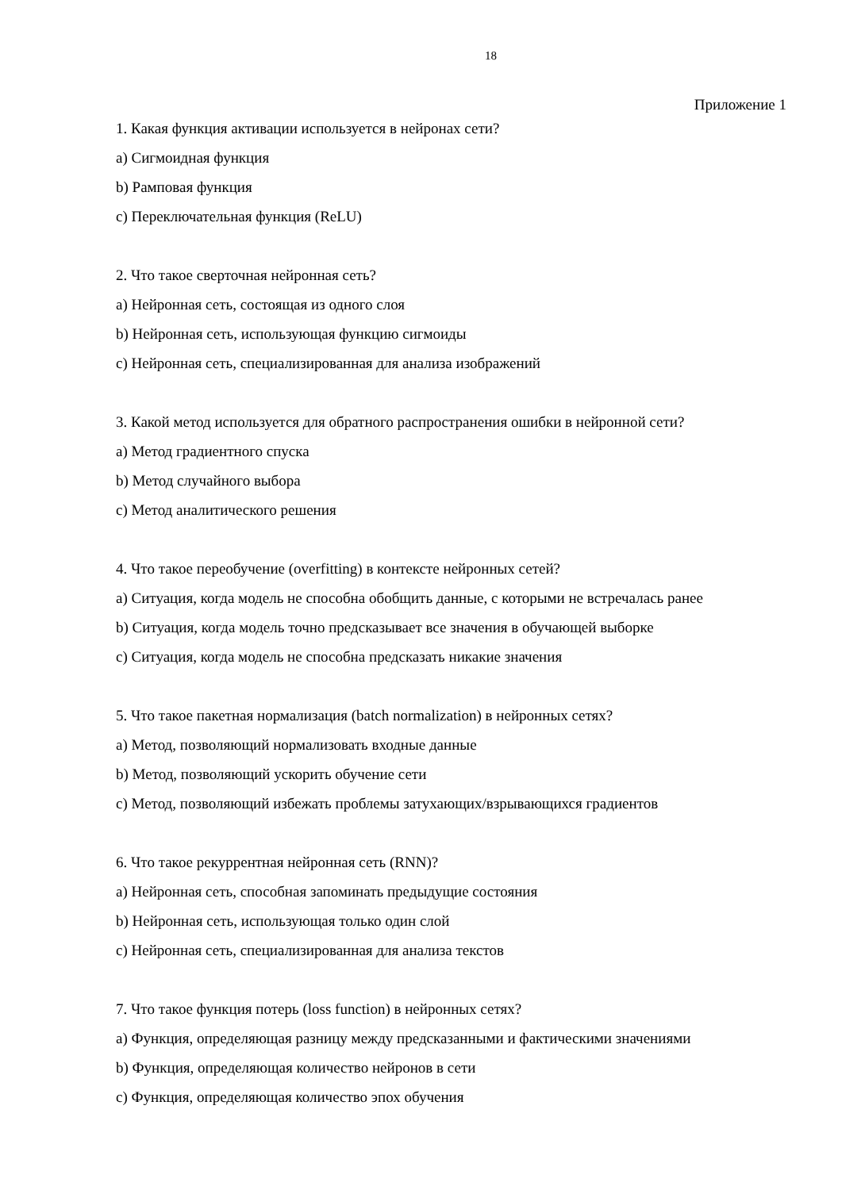18
Приложение 1
1. Какая функция активации используется в нейронах сети?
a) Сигмоидная функция
b) Рамповая функция
c) Переключательная функция (ReLU)
2. Что такое сверточная нейронная сеть?
a) Нейронная сеть, состоящая из одного слоя
b) Нейронная сеть, использующая функцию сигмоиды
c) Нейронная сеть, специализированная для анализа изображений
3. Какой метод используется для обратного распространения ошибки в нейронной сети?
a) Метод градиентного спуска
b) Метод случайного выбора
c) Метод аналитического решения
4. Что такое переобучение (overfitting) в контексте нейронных сетей?
a) Ситуация, когда модель не способна обобщить данные, с которыми не встречалась ранее
b) Ситуация, когда модель точно предсказывает все значения в обучающей выборке
c) Ситуация, когда модель не способна предсказать никакие значения
5. Что такое пакетная нормализация (batch normalization) в нейронных сетях?
a) Метод, позволяющий нормализовать входные данные
b) Метод, позволяющий ускорить обучение сети
c) Метод, позволяющий избежать проблемы затухающих/взрывающихся градиентов
6. Что такое рекуррентная нейронная сеть (RNN)?
a) Нейронная сеть, способная запоминать предыдущие состояния
b) Нейронная сеть, использующая только один слой
c) Нейронная сеть, специализированная для анализа текстов
7. Что такое функция потерь (loss function) в нейронных сетях?
a) Функция, определяющая разницу между предсказанными и фактическими значениями
b) Функция, определяющая количество нейронов в сети
c) Функция, определяющая количество эпох обучения